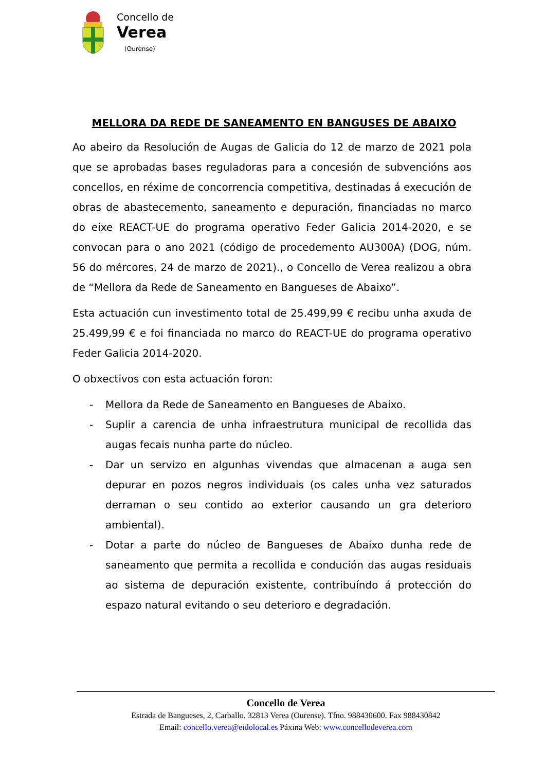Concello de
Verea
(Ourense)
MELLORA DA REDE DE SANEAMENTO EN BANGUSES DE ABAIXO
Ao abeiro da Resolución de Augas de Galicia do 12 de marzo de 2021 pola que se aprobadas bases reguladoras para a concesión de subvencións aos concellos, en réxime de concorrencia competitiva, destinadas á execución de obras de abastecemento, saneamento e depuración, financiadas no marco do eixe REACT-UE do programa operativo Feder Galicia 2014-2020, e se convocan para o ano 2021 (código de procedemento AU300A) (DOG, núm. 56 do mércores, 24 de marzo de 2021)., o Concello de Verea realizou a obra de “Mellora da Rede de Saneamento en Bangueses de Abaixo”.
Esta actuación cun investimento total de 25.499,99 € recibu unha axuda de 25.499,99 € e foi financiada no marco do REACT-UE do programa operativo Feder Galicia 2014-2020.
O obxectivos con esta actuación foron:
- Mellora da Rede de Saneamento en Bangueses de Abaixo.
- Suplir a carencia de unha infraestrutura municipal de recollida das augas fecais nunha parte do núcleo.
- Dar un servizo en algunhas vivendas que almacenan a auga sen depurar en pozos negros individuais (os cales unha vez saturados derraman o seu contido ao exterior causando un gra deterioro ambiental).
- Dotar a parte do núcleo de Bangueses de Abaixo dunha rede de saneamento que permita a recollida e condución das augas residuais ao sistema de depuración existente, contribuíndo á protección do espazo natural evitando o seu deterioro e degradación.
Concello de Verea
Estrada de Bangueses, 2, Carballo. 32813 Verea (Ourense). Tfno. 988430600. Fax 988430842
Email: concello.verea@eidolocal.es Páxina Web: www.concellodeverea.com